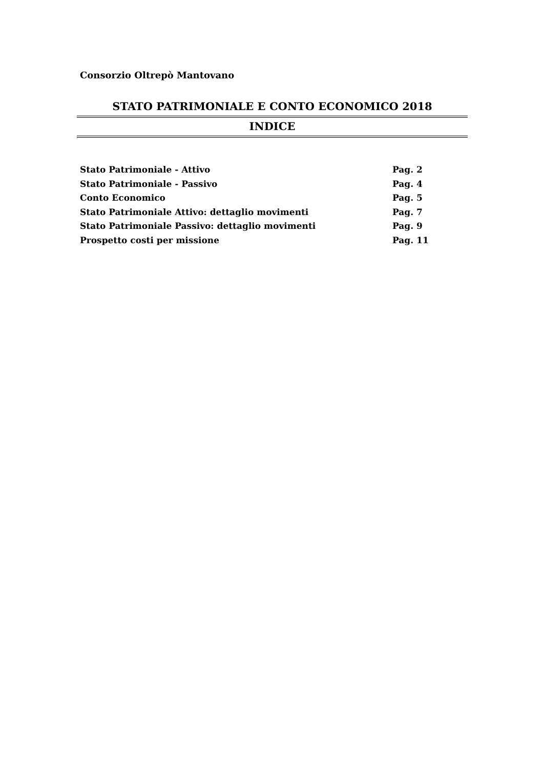Consorzio Oltrepò Mantovano
STATO PATRIMONIALE E CONTO ECONOMICO 2018
INDICE
Stato Patrimoniale - Attivo Pag. 2
Stato Patrimoniale - Passivo Pag. 4
Conto Economico Pag. 5
Stato Patrimoniale Attivo: dettaglio movimenti Pag. 7
Stato Patrimoniale Passivo: dettaglio movimenti Pag. 9
Prospetto costi per missione Pag. 11